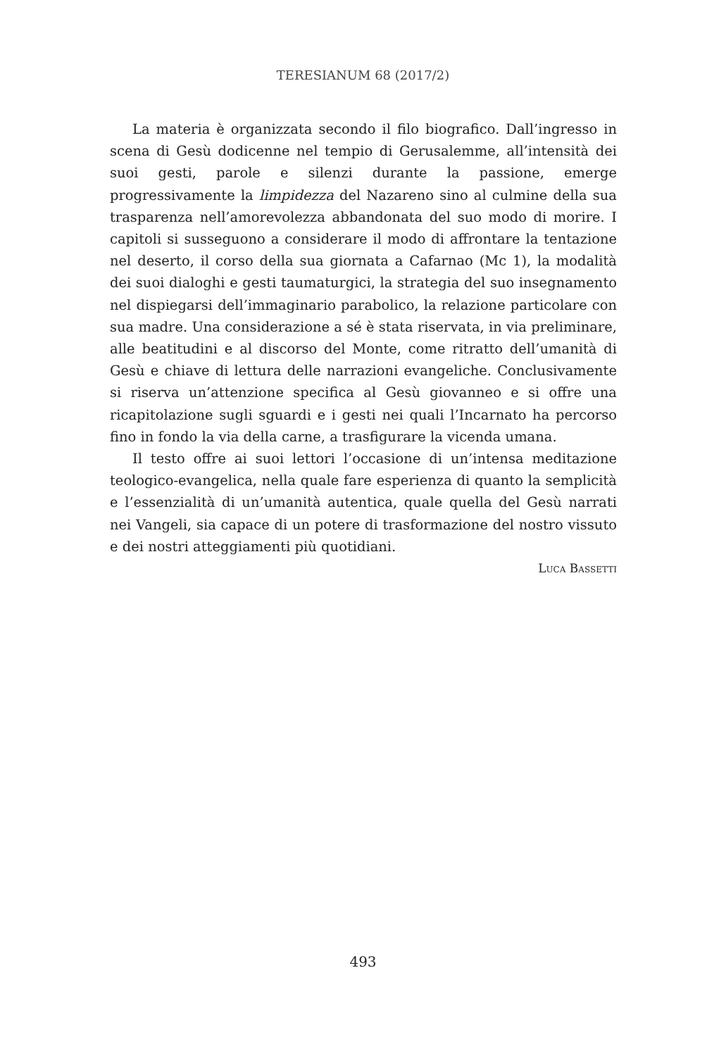TERESIANUM 68 (2017/2)
La materia è organizzata secondo il filo biografico. Dall’ingresso in scena di Gesù dodicenne nel tempio di Gerusalemme, all’intensità dei suoi gesti, parole e silenzi durante la passione, emerge progressivamente la limpidezza del Nazareno sino al culmine della sua trasparenza nell’amorevolezza abbandonata del suo modo di morire. I capitoli si susseguono a considerare il modo di affrontare la tentazione nel deserto, il corso della sua giornata a Cafarnao (Mc 1), la modalità dei suoi dialoghi e gesti taumaturgici, la strategia del suo insegnamento nel dispiegarsi dell’immaginario parabolico, la relazione particolare con sua madre. Una considerazione a sé è stata riservata, in via preliminare, alle beatitudini e al discorso del Monte, come ritratto dell’umanità di Gesù e chiave di lettura delle narrazioni evangeliche. Conclusivamente si riserva un’attenzione specifica al Gesù giovanneo e si offre una ricapitolazione sugli sguardi e i gesti nei quali l’Incarnato ha percorso fino in fondo la via della carne, a trasfigurare la vicenda umana.
Il testo offre ai suoi lettori l’occasione di un’intensa meditazione teologico-evangelica, nella quale fare esperienza di quanto la semplicità e l’essenzialità di un’umanità autentica, quale quella del Gesù narrati nei Vangeli, sia capace di un potere di trasformazione del nostro vissuto e dei nostri atteggiamenti più quotidiani.
Luca Bassetti
493